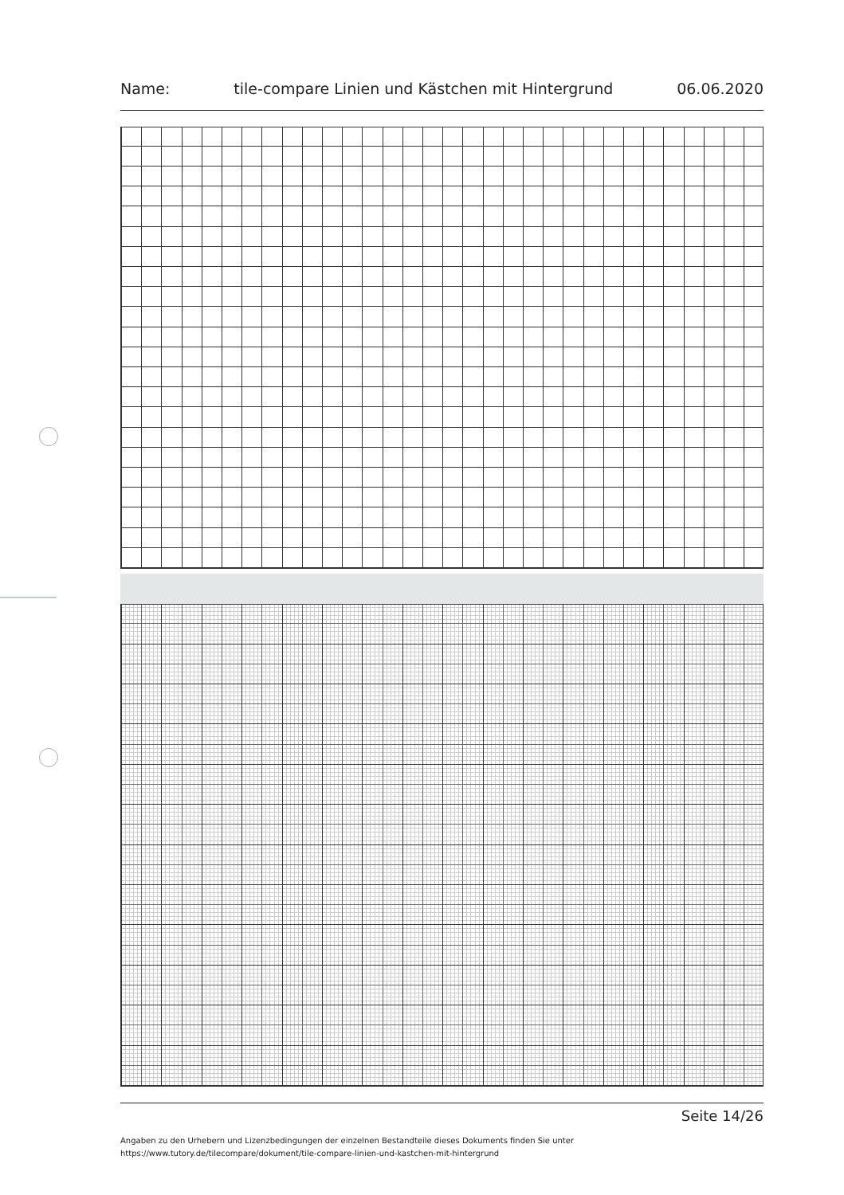Name: tile-compare Linien und Kästchen mit Hintergrund 06.06.2020
Seite 14/26
Angaben zu den Urhebern und Lizenzbedingungen der einzelnen Bestandteile dieses Dokuments finden Sie unter
https://www.tutory.de/tilecompare/dokument/tile-compare-linien-und-kastchen-mit-hintergrund